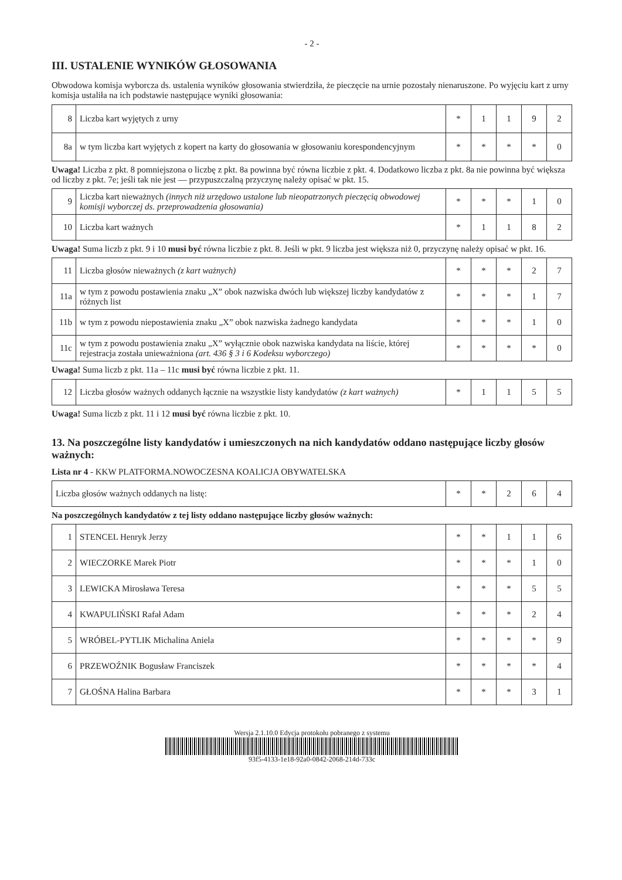- 2 -
III. USTALENIE WYNIKÓW GŁOSOWANIA
Obwodowa komisja wyborcza ds. ustalenia wyników głosowania stwierdziła, że pieczęcie na urnie pozostały nienaruszone. Po wyjęciu kart z urny komisja ustaliła na ich podstawie następujące wyniki głosowania:
| 8 | Liczba kart wyjętych z urny | * | 1 | 1 | 9 | 2 |
| 8a | w tym liczba kart wyjętych z kopert na karty do głosowania w głosowaniu korespondencyjnym | * | * | * | * | 0 |
Uwaga! Liczba z pkt. 8 pomniejszona o liczbę z pkt. 8a powinna być równa liczbie z pkt. 4. Dodatkowo liczba z pkt. 8a nie powinna być większa od liczby z pkt. 7e; jeśli tak nie jest — przypuszczalną przyczynę należy opisać w pkt. 15.
| 9 | Liczba kart nieważnych (innych niż urzędowo ustalone lub nieopatrzonych pieczęcią obwodowej komisji wyborczej ds. przeprowadzenia głosowania) | * | * | * | 1 | 0 |
| 10 | Liczba kart ważnych | * | 1 | 1 | 8 | 2 |
Uwaga! Suma liczb z pkt. 9 i 10 musi być równa liczbie z pkt. 8. Jeśli w pkt. 9 liczba jest większa niż 0, przyczynę należy opisać w pkt. 16.
| 11 | Liczba głosów nieważnych (z kart ważnych) | * | * | * | 2 | 7 |
| 11a | w tym z powodu postawienia znaku „X” obok nazwiska dwóch lub większej liczby kandydatów z różnych list | * | * | * | 1 | 7 |
| 11b | w tym z powodu niepostawienia znaku „X” obok nazwiska żadnego kandydata | * | * | * | 1 | 0 |
| 11c | w tym z powodu postawienia znaku „X” wyłącznie obok nazwiska kandydata na liście, której rejestracja została unieważniona (art. 436 § 3 i 6 Kodeksu wyborczego) | * | * | * | * | 0 |
Uwaga! Suma liczb z pkt. 11a – 11c musi być równa liczbie z pkt. 11.
| 12 | Liczba głosów ważnych oddanych łącznie na wszystkie listy kandydatów (z kart ważnych) | * | 1 | 1 | 5 | 5 |
Uwaga! Suma liczb z pkt. 11 i 12 musi być równa liczbie z pkt. 10.
13. Na poszczególne listy kandydatów i umieszczonych na nich kandydatów oddano następujące liczby głosów ważnych:
Lista nr 4 - KKW PLATFORMA.NOWOCZESNA KOALICJA OBYWATELSKA
| Liczba głosów ważnych oddanych na listę: | * | * | 2 | 6 | 4 |
Na poszczególnych kandydatów z tej listy oddano następujące liczby głosów ważnych:
| 1 | STENCEL Henryk Jerzy | * | * | 1 | 1 | 6 |
| 2 | WIECZORKE Marek Piotr | * | * | * | 1 | 0 |
| 3 | LEWICKA Mirosława Teresa | * | * | * | 5 | 5 |
| 4 | KWAPULIŃSKI Rafał Adam | * | * | * | 2 | 4 |
| 5 | WRÓBEL-PYTLIK Michalina Aniela | * | * | * | * | 9 |
| 6 | PRZEWOŹNIK Bogusław Franciszek | * | * | * | * | 4 |
| 7 | GŁOŚNA Halina Barbara | * | * | * | 3 | 1 |
Wersja 2.1.10.0 Edycja protokołu pobranego z systemu
93f5-4133-1e18-92a0-0842-2068-214d-733c